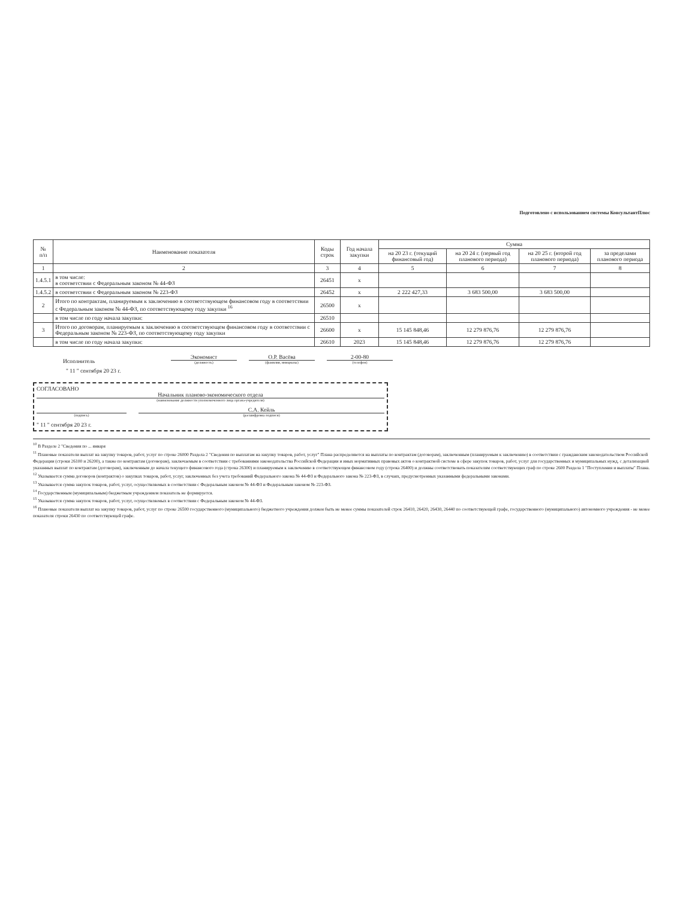Подготовлено с использованием системы КонсультантПлюс
| № п/п | Наименование показателя | Коды строк | Год начала закупки | Сумма | | | |
| --- | --- | --- | --- | --- | --- | --- | --- |
| | | | | на 20 23 г. (текущий финансовый год) | на 20 24 г. (первый год планового периода) | на 20 25 г. (второй год планового периода) | за пределами планового периода |
| 1 | 2 | 3 | 4 | 5 | 6 | 7 | 8 |
| 1.4.5.1 | в том числе: в соответствии с Федеральным законом № 44-ФЗ | 26451 | x | | | | |
| 1.4.5.2 | в соответствии с Федеральным законом № 223-ФЗ | 26452 | x | 2 222 427,33 | 3 683 500,00 | 3 683 500,00 | |
| 2 | Итого по контрактам, планируемым к заключению в соответствующем финансовом году в соответствии с Федеральным законом № 44-ФЗ, по соответствующему году закупки <sup>16</sup> | 26500 | x | | | | |
| | в том числе по году начала закупки: | 26510 | | | | | |
| 3 | Итого по договорам, планируемым к заключению в соответствующем финансовом году в соответствии с Федеральным законом № 223-ФЗ, по соответствующему году закупки | 26600 | x | 15 145 848,46 | 12 279 876,76 | 12 279 876,76 | |
| | в том числе по году начала закупки: | 26610 | 2023 | 15 145 848,46 | 12 279 876,76 | 12 279 876,76 | |
Исполнитель
Экономист
(должность)
О.Р. Васёва
(фамилия, инициалы)
2-00-80
(телефон)
" 11 " сентября 20 23 г.
СОГЛАСОВАНО
Начальник планово-экономического отдела
(наименование должности уполномоченного лица органа-учредителя)
(подпись)
С.А. Кейль
(расшифровка подписи)
" 11 " сентября 20 23 г.
<sup>10</sup> В Разделе 2 "Сведения по ... января
<sup>11</sup> Плановые показатели выплат на закупку товаров, работ, услуг по строке 26000 Раздела 2 "Сведения по выплатам на закупку товаров, работ, услуг" Плана распределяются на выплаты по контрактам (договорам), заключенным (планируемым к заключению) в соответствии с гражданским законодательством Российской Федерации (строки 26100 и 26200), а также по контрактам (договорам), заключаемым в соответствии с требованиями законодательства Российской Федерации и иных нормативных правовых актов о контрактной системе в сфере закупок товаров, работ, услуг для государственных и муниципальных нужд, с детализацией указанных выплат по контрактам (договорам), заключенным до начала текущего финансового года (строка 26300) и планируемым к заключению в соответствующем финансовом году (строка 26400) и должны соответствовать показателям соответствующих граф по строке 2600 Раздела 1 "Поступления и выплаты" Плана.
<sup>12</sup> Указывается сумма договоров (контрактов) о закупках товаров, работ, услуг, заключенных без учета требований Федерального закона № 44-ФЗ и Федерального закона № 223-ФЗ, в случаях, предусмотренных указанными федеральными законами.
<sup>13</sup> Указывается сумма закупок товаров, работ, услуг, осуществляемых в соответствии с Федеральным законом № 44-ФЗ и Федеральным законом № 223-ФЗ.
<sup>14</sup> Государственным (муниципальным) бюджетным учреждением показатель не формируется.
<sup>15</sup> Указывается сумма закупок товаров, работ, услуг, осуществляемых в соответствии с Федеральным законом № 44-ФЗ.
<sup>16</sup> Плановые показатели выплат на закупку товаров, работ, услуг по строке 26500 государственного (муниципального) бюджетного учреждения должен быть не менее суммы показателей строк 26410, 26420, 26430, 26440 по соответствующей графе, государственного (муниципального) автономного учреждения - не менее показателя строки 26430 по соответствующей графе.